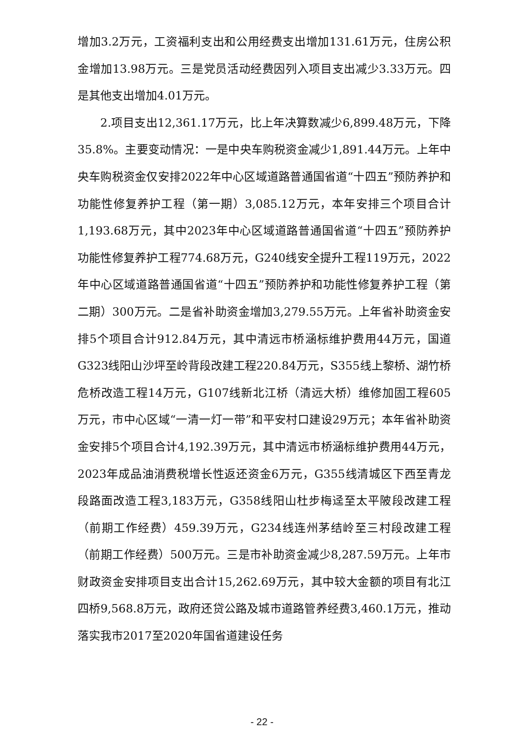增加3.2万元，工资福利支出和公用经费支出增加131.61万元，住房公积金增加13.98万元。三是党员活动经费因列入项目支出减少3.33万元。四是其他支出增加4.01万元。
2.项目支出12,361.17万元，比上年决算数减少6,899.48万元，下降35.8%。主要变动情况：一是中央车购税资金减少1,891.44万元。上年中央车购税资金仅安排2022年中心区域道路普通国省道“十四五”预防养护和功能性修复养护工程（第一期）3,085.12万元，本年安排三个项目合计1,193.68万元，其中2023年中心区域道路普通国省道“十四五”预防养护功能性修复养护工程774.68万元，G240线安全提升工程119万元，2022年中心区域道路普通国省道“十四五”预防养护和功能性修复养护工程（第二期）300万元。二是省补助资金增加3,279.55万元。上年省补助资金安排5个项目合计912.84万元，其中清远市桥涵标维护费用44万元，国道G323线阳山沙坪至岭背段改建工程220.84万元，S355线上黎桥、湖竹桥危桥改造工程14万元，G107线新北江桥（清远大桥）维修加固工程605万元，市中心区域“一清一灯一带”和平安村口建设29万元；本年省补助资金安排5个项目合计4,192.39万元，其中清远市桥涵标维护费用44万元，2023年成品油消费税增长性返还资金6万元，G355线清城区下西至青龙段路面改造工程3,183万元，G358线阳山杜步梅迳至太平陂段改建工程（前期工作经费）459.39万元，G234线连州茅结岭至三村段改建工程（前期工作经费）500万元。三是市补助资金减少8,287.59万元。上年市财政资金安排项目支出合计15,262.69万元，其中较大金额的项目有北江四桥9,568.8万元，政府还贷公路及城市道路管养经费3,460.1万元，推动落实我市2017至2020年国省道建设任务
- 22 -